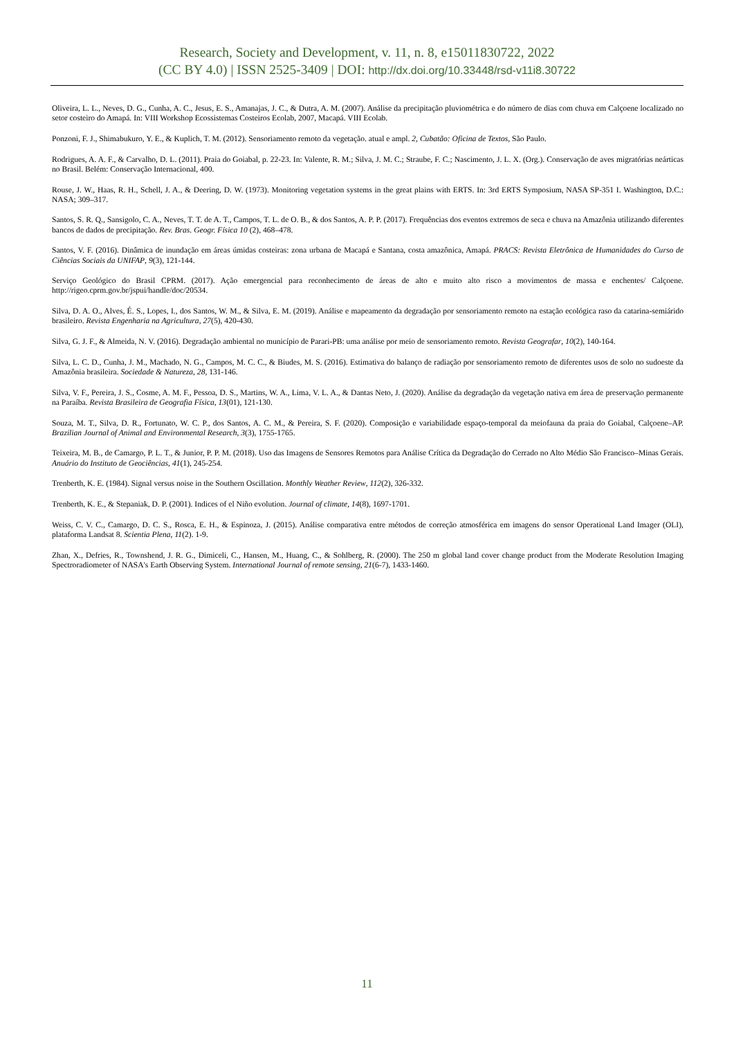Research, Society and Development, v. 11, n. 8, e15011830722, 2022
(CC BY 4.0) | ISSN 2525-3409 | DOI: http://dx.doi.org/10.33448/rsd-v11i8.30722
Oliveira, L. L., Neves, D. G., Cunha, A. C., Jesus, E. S., Amanajas, J. C., & Dutra, A. M. (2007). Análise da precipitação pluviométrica e do número de dias com chuva em Calçoene localizado no setor costeiro do Amapá. In: VIII Workshop Ecossistemas Costeiros Ecolab, 2007, Macapá. VIII Ecolab.
Ponzoni, F. J., Shimabukuro, Y. E., & Kuplich, T. M. (2012). Sensoriamento remoto da vegetação. atual e ampl. 2, Cubatão: Oficina de Textos, São Paulo.
Rodrigues, A. A. F., & Carvalho, D. L. (2011). Praia do Goiabal, p. 22-23. In: Valente, R. M.; Silva, J. M. C.; Straube, F. C.; Nascimento, J. L. X. (Org.). Conservação de aves migratórias neárticas no Brasil. Belém: Conservação Internacional, 400.
Rouse, J. W., Haas, R. H., Schell, J. A., & Deering, D. W. (1973). Monitoring vegetation systems in the great plains with ERTS. In: 3rd ERTS Symposium, NASA SP-351 I. Washington, D.C.: NASA; 309–317.
Santos, S. R. Q., Sansigolo, C. A., Neves, T. T. de A. T., Campos, T. L. de O. B., & dos Santos, A. P. P. (2017). Frequências dos eventos extremos de seca e chuva na Amazônia utilizando diferentes bancos de dados de precipitação. Rev. Bras. Geogr. Física 10 (2), 468–478.
Santos, V. F. (2016). Dinâmica de inundação em áreas úmidas costeiras: zona urbana de Macapá e Santana, costa amazônica, Amapá. PRACS: Revista Eletrônica de Humanidades do Curso de Ciências Sociais da UNIFAP, 9(3), 121-144.
Serviço Geológico do Brasil CPRM. (2017). Ação emergencial para reconhecimento de áreas de alto e muito alto risco a movimentos de massa e enchentes/ Calçoene. http://rigeo.cprm.gov.br/jspui/handle/doc/20534.
Silva, D. A. O., Alves, É. S., Lopes, I., dos Santos, W. M., & Silva, E. M. (2019). Análise e mapeamento da degradação por sensoriamento remoto na estação ecológica raso da catarina-semiárido brasileiro. Revista Engenharia na Agricultura, 27(5), 420-430.
Silva, G. J. F., & Almeida, N. V. (2016). Degradação ambiental no município de Parari-PB: uma análise por meio de sensoriamento remoto. Revista Geografar, 10(2), 140-164.
Silva, L. C. D., Cunha, J. M., Machado, N. G., Campos, M. C. C., & Biudes, M. S. (2016). Estimativa do balanço de radiação por sensoriamento remoto de diferentes usos de solo no sudoeste da Amazônia brasileira. Sociedade & Natureza, 28, 131-146.
Silva, V. F., Pereira, J. S., Cosme, A. M. F., Pessoa, D. S., Martins, W. A., Lima, V. L. A., & Dantas Neto, J. (2020). Análise da degradação da vegetação nativa em área de preservação permanente na Paraíba. Revista Brasileira de Geografia Física, 13(01), 121-130.
Souza, M. T., Silva, D. R., Fortunato, W. C. P., dos Santos, A. C. M., & Pereira, S. F. (2020). Composição e variabilidade espaço-temporal da meiofauna da praia do Goiabal, Calçoene–AP. Brazilian Journal of Animal and Environmental Research, 3(3), 1755-1765.
Teixeira, M. B., de Camargo, P. L. T., & Junior, P. P. M. (2018). Uso das Imagens de Sensores Remotos para Análise Crítica da Degradação do Cerrado no Alto Médio São Francisco–Minas Gerais. Anuário do Instituto de Geociências, 41(1), 245-254.
Trenberth, K. E. (1984). Signal versus noise in the Southern Oscillation. Monthly Weather Review, 112(2), 326-332.
Trenberth, K. E., & Stepaniak, D. P. (2001). Indices of el Niño evolution. Journal of climate, 14(8), 1697-1701.
Weiss, C. V. C., Camargo, D. C. S., Rosca, E. H., & Espinoza, J. (2015). Análise comparativa entre métodos de correção atmosférica em imagens do sensor Operational Land Imager (OLI), plataforma Landsat 8. Scientia Plena, 11(2). 1-9.
Zhan, X., Defries, R., Townshend, J. R. G., Dimiceli, C., Hansen, M., Huang, C., & Sohlberg, R. (2000). The 250 m global land cover change product from the Moderate Resolution Imaging Spectroradiometer of NASA's Earth Observing System. International Journal of remote sensing, 21(6-7), 1433-1460.
11